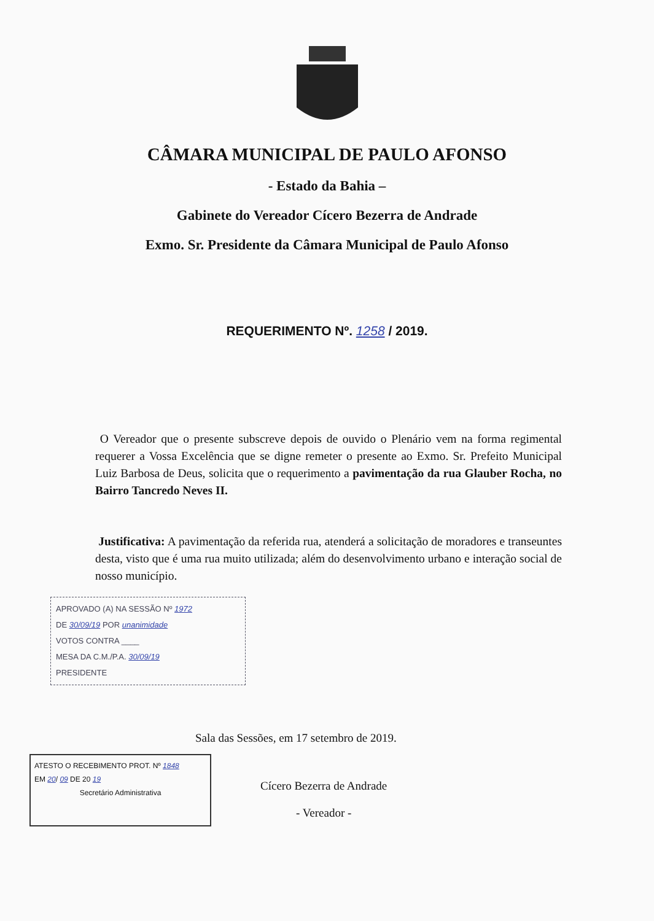CÂMARA MUNICIPAL DE PAULO AFONSO
- Estado da Bahia –
Gabinete do Vereador Cícero Bezerra de Andrade
Exmo. Sr. Presidente da Câmara Municipal de Paulo Afonso
REQUERIMENTO Nº. 1258 / 2019.
O Vereador que o presente subscreve depois de ouvido o Plenário vem na forma regimental requerer a Vossa Excelência que se digne remeter o presente ao Exmo. Sr. Prefeito Municipal Luiz Barbosa de Deus, solicita que o requerimento a pavimentação da rua Glauber Rocha, no Bairro Tancredo Neves II.
Justificativa: A pavimentação da referida rua, atenderá a solicitação de moradores e transeuntes desta, visto que é uma rua muito utilizada; além do desenvolvimento urbano e interação social de nosso município.
APROVADO (A) NA SESSÃO Nº 1972
DE 30/09/19 POR unanimidade
VOTOS CONTRA ____
MESA DA C.M./P.A. 30/09/19
PRESIDENTE
Sala das Sessões, em 17 setembro de 2019.
ATESTO O RECEBIMENTO PROT. Nº 1848
EM 20/ 09 DE 20 19
Secretário Administrativa
Cícero Bezerra de Andrade
- Vereador -